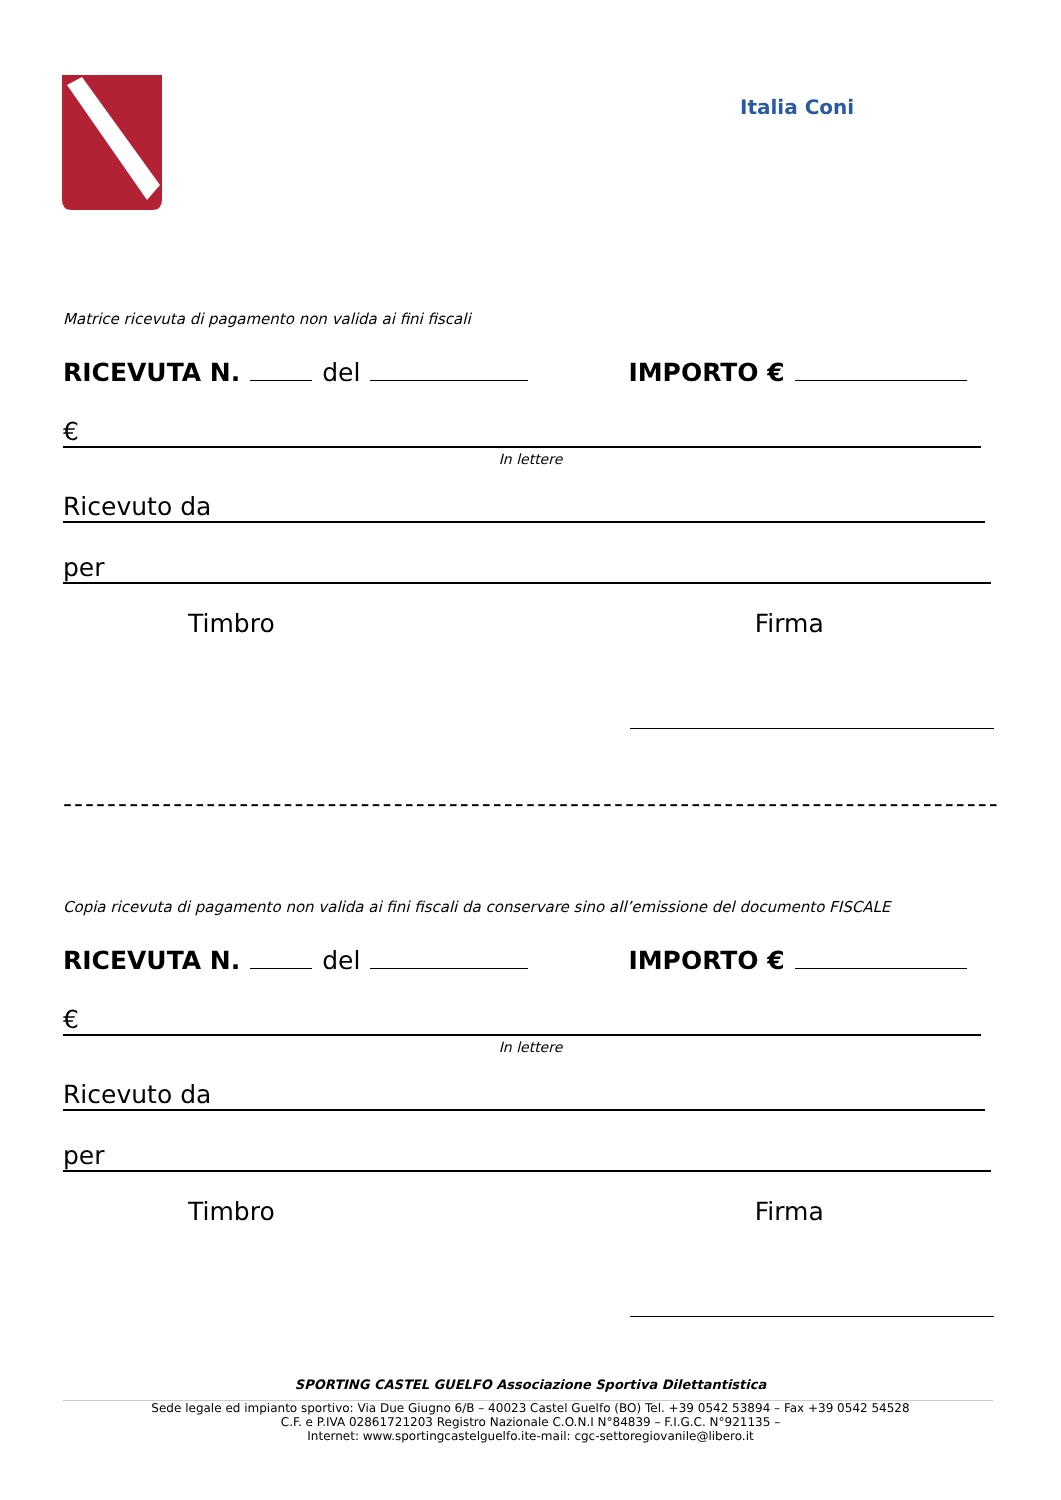Italia Coni
Matrice ricevuta di pagamento non valida ai fini fiscali
RICEVUTA N. del IMPORTO €
€
In lettere
Ricevuto da
per
Timbro Firma
-----------------------------------------------------------------------------------------✂
Copia ricevuta di pagamento non valida ai fini fiscali da conservare sino all’emissione del documento FISCALE
RICEVUTA N. del IMPORTO €
€
In lettere
Ricevuto da
per
Timbro Firma
SPORTING CASTEL GUELFO Associazione Sportiva Dilettantistica
Sede legale ed impianto sportivo: Via Due Giugno 6/B – 40023 Castel Guelfo (BO) Tel. +39 0542 53894 – Fax +39 0542 54528
C.F. e P.IVA 02861721203 Registro Nazionale C.O.N.I N°84839 – F.I.G.C. N°921135 –
Internet: www.sportingcastelguelfo.ite-mail: cgc-settoregiovanile@libero.it